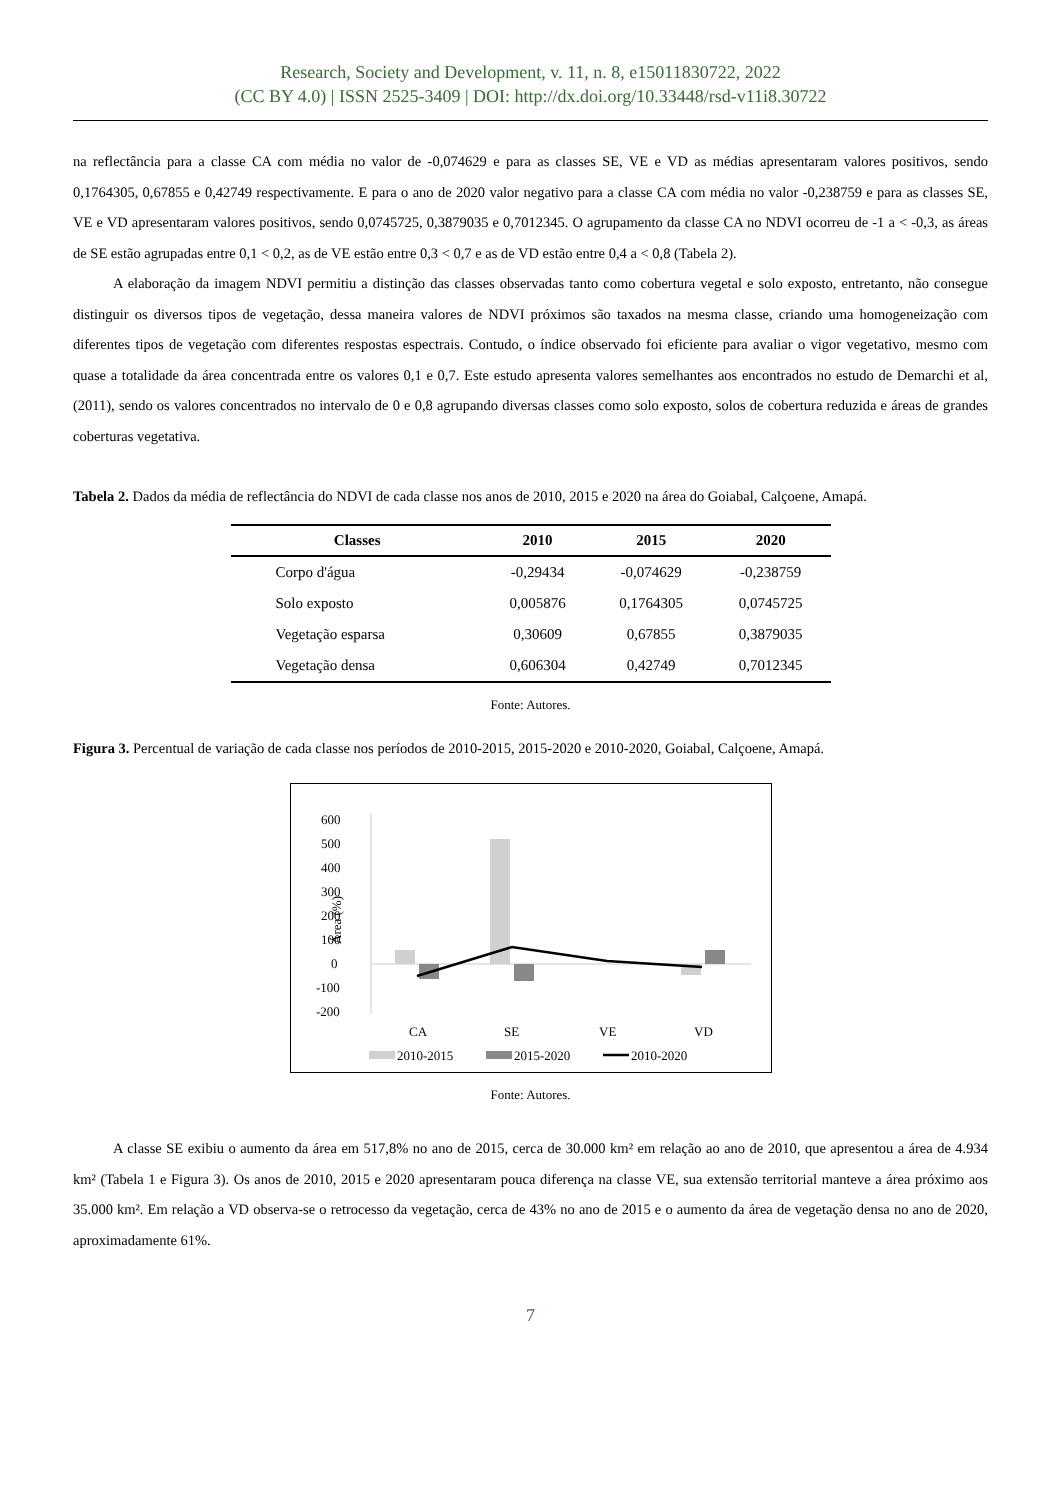Research, Society and Development, v. 11, n. 8, e15011830722, 2022
(CC BY 4.0) | ISSN 2525-3409 | DOI: http://dx.doi.org/10.33448/rsd-v11i8.30722
na reflectância para a classe CA com média no valor de -0,074629 e para as classes SE, VE e VD as médias apresentaram valores positivos, sendo 0,1764305, 0,67855 e 0,42749 respectivamente. E para o ano de 2020 valor negativo para a classe CA com média no valor -0,238759 e para as classes SE, VE e VD apresentaram valores positivos, sendo 0,0745725, 0,3879035 e 0,7012345. O agrupamento da classe CA no NDVI ocorreu de -1 a < -0,3, as áreas de SE estão agrupadas entre 0,1 < 0,2, as de VE estão entre 0,3 < 0,7 e as de VD estão entre 0,4 a < 0,8 (Tabela 2).
A elaboração da imagem NDVI permitiu a distinção das classes observadas tanto como cobertura vegetal e solo exposto, entretanto, não consegue distinguir os diversos tipos de vegetação, dessa maneira valores de NDVI próximos são taxados na mesma classe, criando uma homogeneização com diferentes tipos de vegetação com diferentes respostas espectrais. Contudo, o índice observado foi eficiente para avaliar o vigor vegetativo, mesmo com quase a totalidade da área concentrada entre os valores 0,1 e 0,7. Este estudo apresenta valores semelhantes aos encontrados no estudo de Demarchi et al, (2011), sendo os valores concentrados no intervalo de 0 e 0,8 agrupando diversas classes como solo exposto, solos de cobertura reduzida e áreas de grandes coberturas vegetativa.
Tabela 2. Dados da média de reflectância do NDVI de cada classe nos anos de 2010, 2015 e 2020 na área do Goiabal, Calçoene, Amapá.
| Classes | 2010 | 2015 | 2020 |
| --- | --- | --- | --- |
| Corpo d'água | -0,29434 | -0,074629 | -0,238759 |
| Solo exposto | 0,005876 | 0,1764305 | 0,0745725 |
| Vegetação esparsa | 0,30609 | 0,67855 | 0,3879035 |
| Vegetação densa | 0,606304 | 0,42749 | 0,7012345 |
Fonte: Autores.
Figura 3. Percentual de variação de cada classe nos períodos de 2010-2015, 2015-2020 e 2010-2020, Goiabal, Calçoene, Amapá.
600
500
400
300
200
100
0
-100
-200
Área (%)
CA
SE
VE
VD
2010-2015
2015-2020
2010-2020
Fonte: Autores.
A classe SE exibiu o aumento da área em 517,8% no ano de 2015, cerca de 30.000 km² em relação ao ano de 2010, que apresentou a área de 4.934 km² (Tabela 1 e Figura 3). Os anos de 2010, 2015 e 2020 apresentaram pouca diferença na classe VE, sua extensão territorial manteve a área próximo aos 35.000 km². Em relação a VD observa-se o retrocesso da vegetação, cerca de 43% no ano de 2015 e o aumento da área de vegetação densa no ano de 2020, aproximadamente 61%.
7